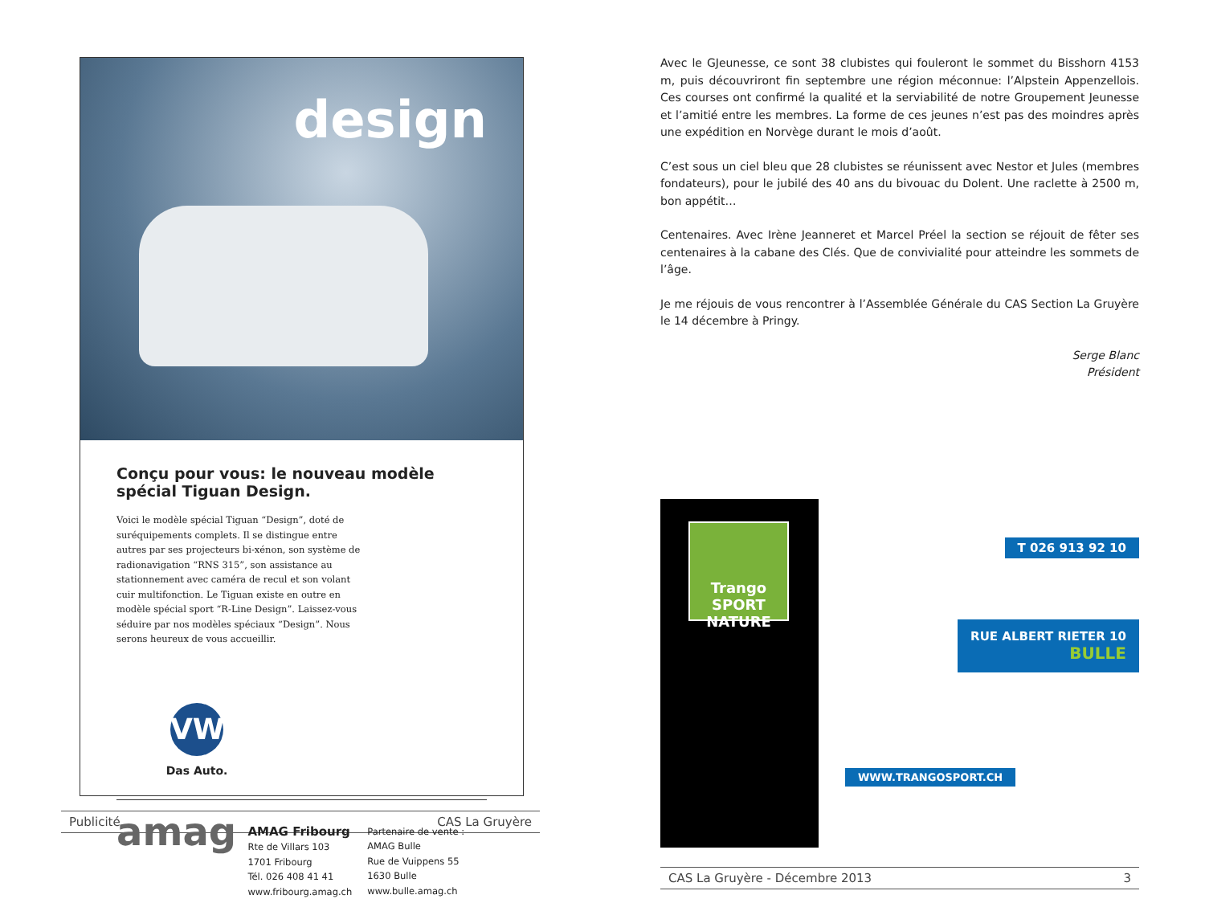design
Conçu pour vous: le nouveau modèle spécial Tiguan Design.
Voici le modèle spécial Tiguan “Design”, doté de suréquipements complets. Il se distingue entre autres par ses projecteurs bi-xénon, son système de radionavigation “RNS 315”, son assistance au stationnement avec caméra de recul et son volant cuir multifonction. Le Tiguan existe en outre en modèle spécial sport “R-Line Design”. Laissez-vous séduire par nos modèles spéciaux “Design”. Nous serons heureux de vous accueillir.
VW
Das Auto.
amag
AMAG Fribourg
Rte de Villars 103
1701 Fribourg
Tél. 026 408 41 41
www.fribourg.amag.ch
Partenaire de vente :
AMAG Bulle
Rue de Vuippens 55
1630 Bulle
www.bulle.amag.ch
Publicité CAS La Gruyère
Avec le GJeunesse, ce sont 38 clubistes qui fouleront le sommet du Bisshorn 4153 m, puis découvriront fin septembre une région méconnue: l’Alpstein Appenzellois. Ces courses ont confirmé la qualité et la serviabilité de notre Groupement Jeunesse et l’amitié entre les membres. La forme de ces jeunes n’est pas des moindres après une expédition en Norvège durant le mois d’août.
C’est sous un ciel bleu que 28 clubistes se réunissent avec Nestor et Jules (membres fondateurs), pour le jubilé des 40 ans du bivouac du Dolent. Une raclette à 2500 m, bon appétit…
Centenaires. Avec Irène Jeanneret et Marcel Préel la section se réjouit de fêter ses centenaires à la cabane des Clés. Que de convivialité pour atteindre les sommets de l’âge.
Je me réjouis de vous rencontrer à l’Assemblée Générale du CAS Section La Gruyère le 14 décembre à Pringy.
Serge Blanc
Président
Trango
SPORT NATURE
T 026 913 92 10
RUE ALBERT RIETER 10
BULLE
WWW.TRANGOSPORT.CH
CAS La Gruyère - Décembre 2013 3